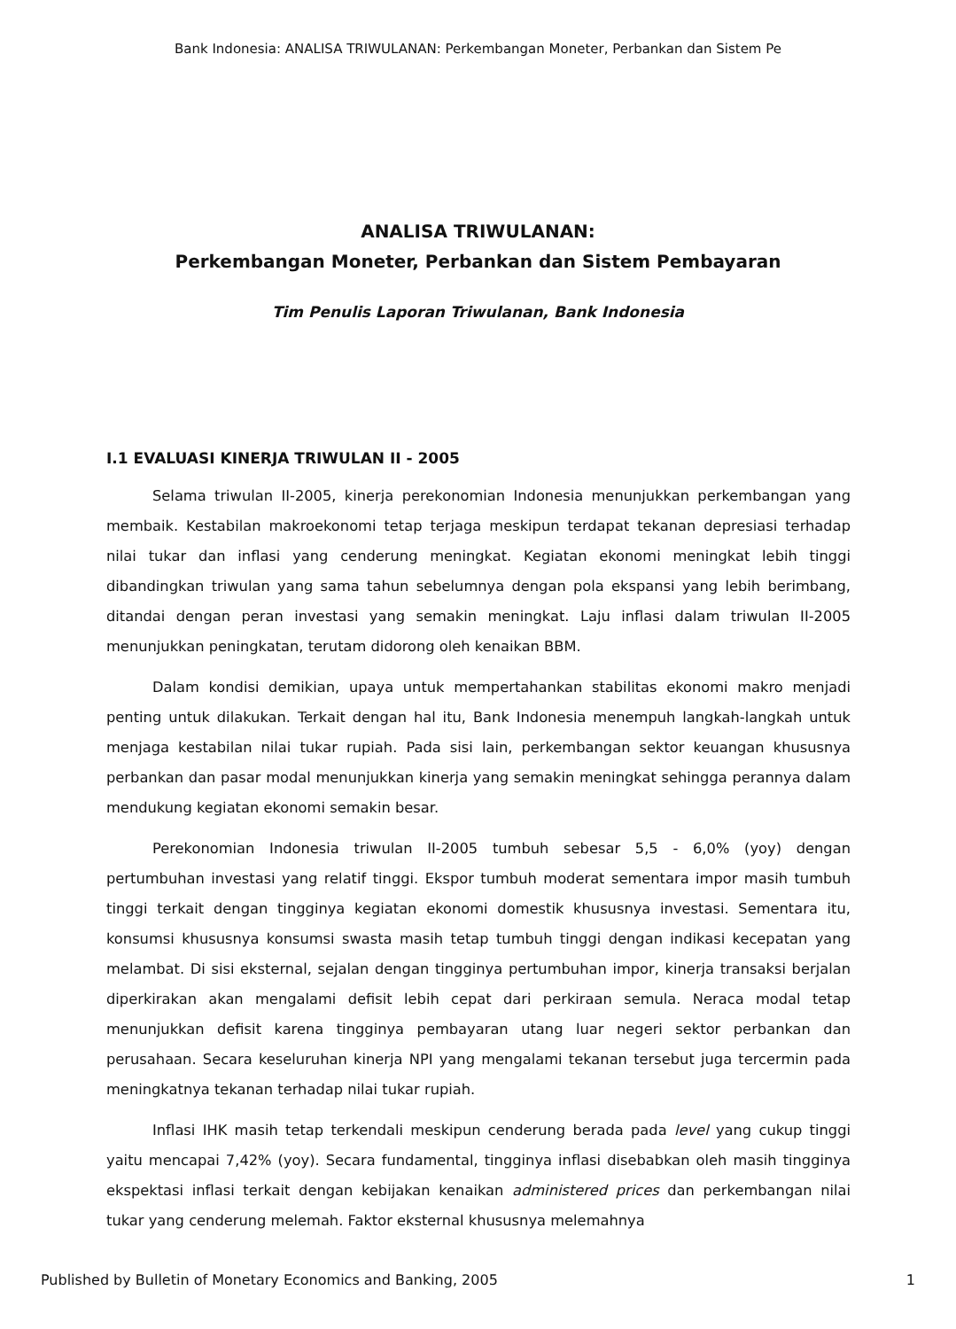Bank Indonesia: ANALISA TRIWULANAN: Perkembangan Moneter, Perbankan dan Sistem Pe
ANALISA TRIWULANAN:
Perkembangan Moneter, Perbankan dan Sistem Pembayaran
Tim Penulis Laporan Triwulanan, Bank Indonesia
I.1 EVALUASI KINERJA TRIWULAN II - 2005
Selama triwulan II-2005, kinerja perekonomian Indonesia menunjukkan perkembangan yang membaik. Kestabilan makroekonomi tetap terjaga meskipun terdapat tekanan depresiasi terhadap nilai tukar dan inflasi yang cenderung meningkat. Kegiatan ekonomi meningkat lebih tinggi dibandingkan triwulan yang sama tahun sebelumnya dengan pola ekspansi yang lebih berimbang, ditandai dengan peran investasi yang semakin meningkat. Laju inflasi dalam triwulan II-2005 menunjukkan peningkatan, terutam didorong oleh kenaikan BBM.
Dalam kondisi demikian, upaya untuk mempertahankan stabilitas ekonomi makro menjadi penting untuk dilakukan. Terkait dengan hal itu, Bank Indonesia menempuh langkah-langkah untuk menjaga kestabilan nilai tukar rupiah. Pada sisi lain, perkembangan sektor keuangan khususnya perbankan dan pasar modal menunjukkan kinerja yang semakin meningkat sehingga perannya dalam mendukung kegiatan ekonomi semakin besar.
Perekonomian Indonesia triwulan II-2005 tumbuh sebesar 5,5 - 6,0% (yoy) dengan pertumbuhan investasi yang relatif tinggi. Ekspor tumbuh moderat sementara impor masih tumbuh tinggi terkait dengan tingginya kegiatan ekonomi domestik khususnya investasi. Sementara itu, konsumsi khususnya konsumsi swasta masih tetap tumbuh tinggi dengan indikasi kecepatan yang melambat. Di sisi eksternal, sejalan dengan tingginya pertumbuhan impor, kinerja transaksi berjalan diperkirakan akan mengalami defisit lebih cepat dari perkiraan semula. Neraca modal tetap menunjukkan defisit karena tingginya pembayaran utang luar negeri sektor perbankan dan perusahaan. Secara keseluruhan kinerja NPI yang mengalami tekanan tersebut juga tercermin pada meningkatnya tekanan terhadap nilai tukar rupiah.
Inflasi IHK masih tetap terkendali meskipun cenderung berada pada level yang cukup tinggi yaitu mencapai 7,42% (yoy). Secara fundamental, tingginya inflasi disebabkan oleh masih tingginya ekspektasi inflasi terkait dengan kebijakan kenaikan administered prices dan perkembangan nilai tukar yang cenderung melemah. Faktor eksternal khususnya melemahnya
Published by Bulletin of Monetary Economics and Banking, 2005 1